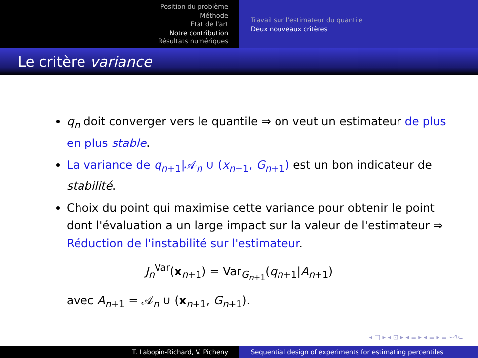Position du problème
Méthode
Etat de l'art
Notre contribution
Résultats numériques
Travail sur l'estimateur du quantile
Deux nouveaux critères
Le critère variance
q<sub>n</sub> doit converger vers le quantile ⇒ on veut un estimateur de plus en plus stable.
La variance de q<sub>n+1</sub>|𝒜<sub>n</sub> ∪ (x<sub>n+1</sub>, G<sub>n+1</sub>) est un bon indicateur de stabilité.
Choix du point qui maximise cette variance pour obtenir le point dont l'évaluation a un large impact sur la valeur de l'estimateur ⇒ Réduction de l'instabilité sur l'estimateur.
J<sub>n</sub><sup>Var</sup>(x<sub>n+1</sub>) = Var<sub>G<sub>n+1</sub></sub>(q<sub>n+1</sub>|A<sub>n+1</sub>)
avec A<sub>n+1</sub> = 𝒜<sub>n</sub> ∪ (x<sub>n+1</sub>, G<sub>n+1</sub>).
◂ □ ▸ ◂ ⊡ ▸ ◂ ≡ ▸ ◂ ≡ ▸ ≡ ∽۹⊂
T. Labopin-Richard, V. Picheny Sequential design of experiments for estimating percentiles